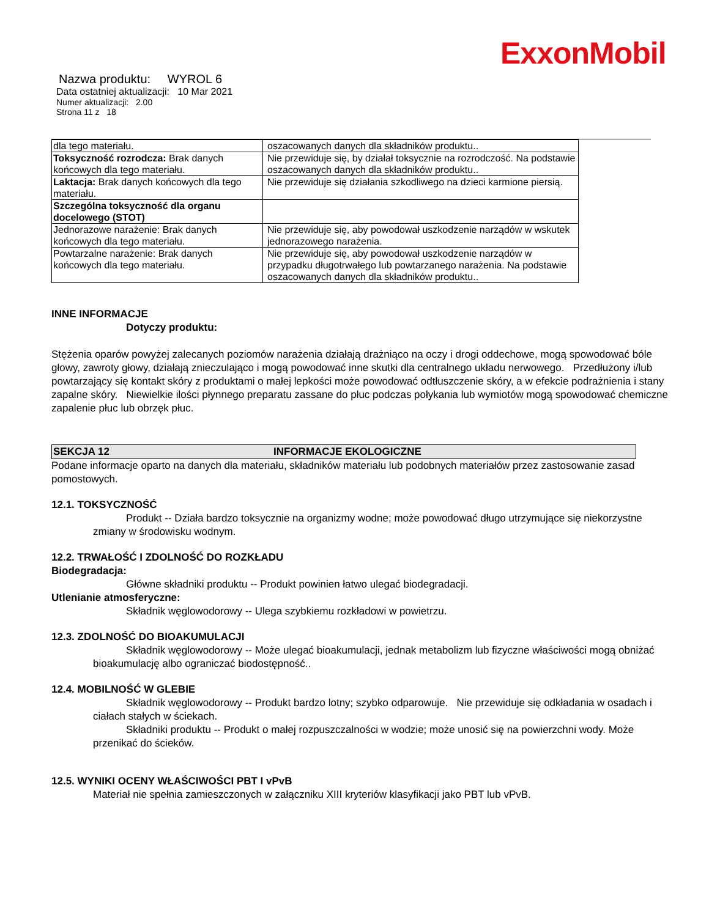ExxonMobil
Nazwa produktu: WYROL 6
Data ostatniej aktualizacji: 10 Mar 2021
Numer aktualizacji: 2.00
Strona 11 z 18
| dla tego materiału. | oszacowanych danych dla składników produktu.. |
| Toksyczność rozrodcza: Brak danych końcowych dla tego materiału. | Nie przewiduje się, by działał toksycznie na rozrodczość. Na podstawie oszacowanych danych dla składników produktu.. |
| Laktacja: Brak danych końcowych dla tego materiału. | Nie przewiduje się działania szkodliwego na dzieci karmione piersią. |
| Szczególna toksyczność dla organu docelowego (STOT) | |
| Jednorazowe narażenie: Brak danych końcowych dla tego materiału. | Nie przewiduje się, aby powodował uszkodzenie narządów w wskutek jednorazowego narażenia. |
| Powtarzalne narażenie: Brak danych końcowych dla tego materiału. | Nie przewiduje się, aby powodował uszkodzenie narządów w przypadku długotrwałego lub powtarzanego narażenia. Na podstawie oszacowanych danych dla składników produktu.. |
INNE INFORMACJE
Dotyczy produktu:
Stężenia oparów powyżej zalecanych poziomów narażenia działają drażniąco na oczy i drogi oddechowe, mogą spowodować bóle głowy, zawroty głowy, działają znieczulająco i mogą powodować inne skutki dla centralnego układu nerwowego. Przedłużony i/lub powtarzający się kontakt skóry z produktami o małej lepkości może powodować odtłuszczenie skóry, a w efekcie podrażnienia i stany zapalne skóry. Niewielkie ilości płynnego preparatu zassane do płuc podczas połykania lub wymiotów mogą spowodować chemiczne zapalenie płuc lub obrzęk płuc.
SEKCJA 12 INFORMACJE EKOLOGICZNE
Podane informacje oparto na danych dla materiału, składników materiału lub podobnych materiałów przez zastosowanie zasad pomostowych.
12.1. TOKSYCZNOŚĆ
Produkt -- Działa bardzo toksycznie na organizmy wodne; może powodować długo utrzymujące się niekorzystne zmiany w środowisku wodnym.
12.2. TRWAŁOŚĆ I ZDOLNOŚĆ DO ROZKŁADU
Biodegradacja:
Główne składniki produktu -- Produkt powinien łatwo ulegać biodegradacji.
Utlenianie atmosferyczne:
Składnik węglowodorowy -- Ulega szybkiemu rozkładowi w powietrzu.
12.3. ZDOLNOŚĆ DO BIOAKUMULACJI
Składnik węglowodorowy -- Może ulegać bioakumulacji, jednak metabolizm lub fizyczne właściwości mogą obniżać bioakumulację albo ograniczać biodostępność..
12.4. MOBILNOŚĆ W GLEBIE
Składnik węglowodorowy -- Produkt bardzo lotny; szybko odparowuje. Nie przewiduje się odkładania w osadach i ciałach stałych w ściekach.
Składniki produktu -- Produkt o małej rozpuszczalności w wodzie; może unosić się na powierzchni wody. Może przenikać do ścieków.
12.5. WYNIKI OCENY WŁAŚCIWOŚCI PBT I vPvB
Materiał nie spełnia zamieszczonych w załączniku XIII kryteriów klasyfikacji jako PBT lub vPvB.